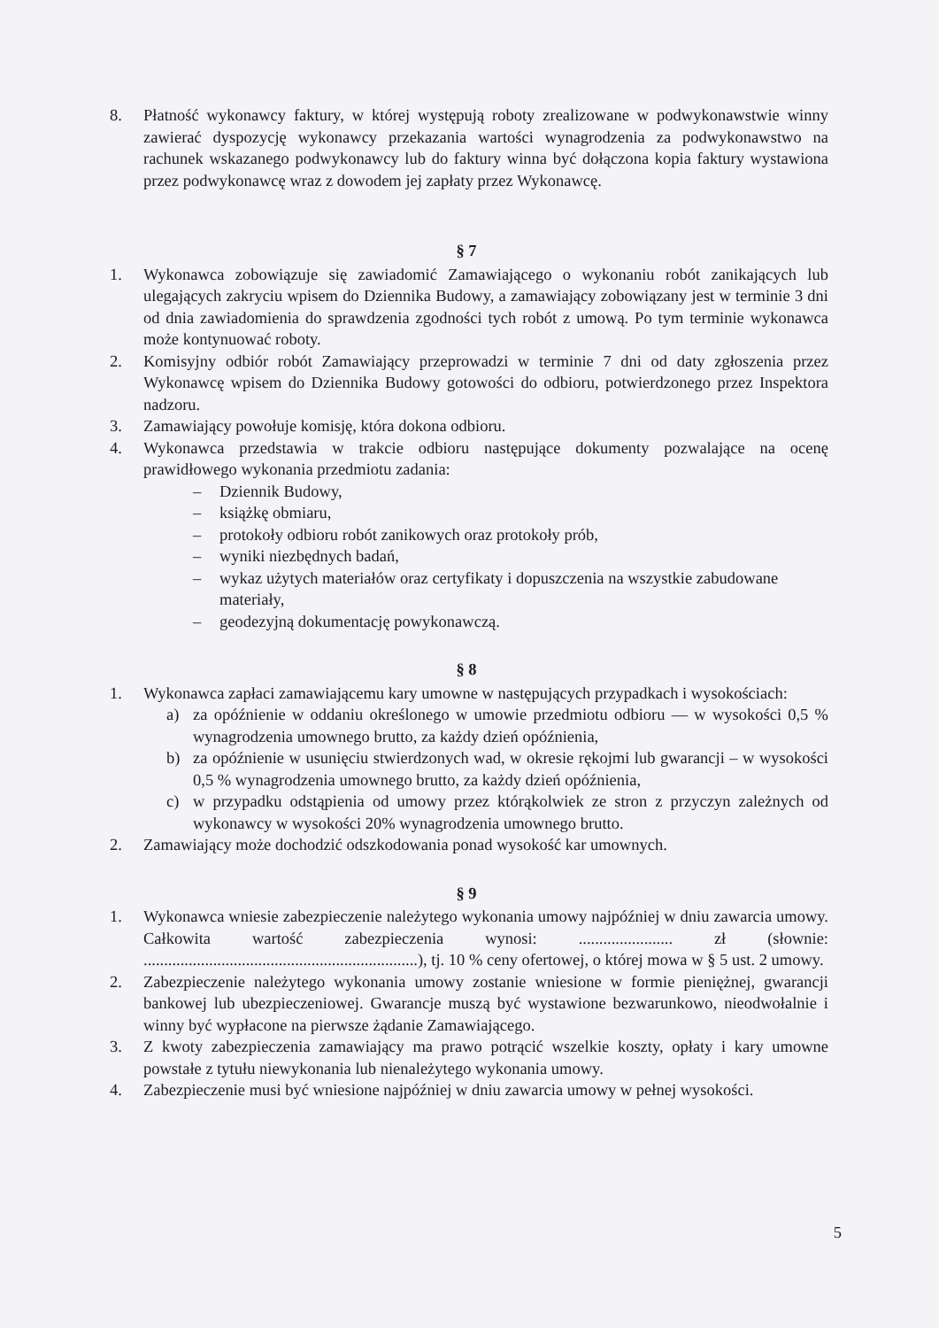8. Płatność wykonawcy faktury, w której występują roboty zrealizowane w podwykonawstwie winny zawierać dyspozycję wykonawcy przekazania wartości wynagrodzenia za podwykonawstwo na rachunek wskazanego podwykonawcy lub do faktury winna być dołączona kopia faktury wystawiona przez podwykonawcę wraz z dowodem jej zapłaty przez Wykonawcę.
§ 7
1. Wykonawca zobowiązuje się zawiadomić Zamawiającego o wykonaniu robót zanikających lub ulegających zakryciu wpisem do Dziennika Budowy, a zamawiający zobowiązany jest w terminie 3 dni od dnia zawiadomienia do sprawdzenia zgodności tych robót z umową. Po tym terminie wykonawca może kontynuować roboty.
2. Komisyjny odbiór robót Zamawiający przeprowadzi w terminie 7 dni od daty zgłoszenia przez Wykonawcę wpisem do Dziennika Budowy gotowości do odbioru, potwierdzonego przez Inspektora nadzoru.
3. Zamawiający powołuje komisję, która dokona odbioru.
4. Wykonawca przedstawia w trakcie odbioru następujące dokumenty pozwalające na ocenę prawidłowego wykonania przedmiotu zadania:
– Dziennik Budowy,
– książkę obmiaru,
– protokoły odbioru robót zanikowych oraz protokoły prób,
– wyniki niezbędnych badań,
– wykaz użytych materiałów oraz certyfikaty i dopuszczenia na wszystkie zabudowane materiały,
– geodezyjną dokumentację powykonawczą.
§ 8
1. Wykonawca zapłaci zamawiającemu kary umowne w następujących przypadkach i wysokościach:
a) za opóźnienie w oddaniu określonego w umowie przedmiotu odbioru — w wysokości 0,5 % wynagrodzenia umownego brutto, za każdy dzień opóźnienia,
b) za opóźnienie w usunięciu stwierdzonych wad, w okresie rękojmi lub gwarancji – w wysokości 0,5 % wynagrodzenia umownego brutto, za każdy dzień opóźnienia,
c) w przypadku odstąpienia od umowy przez którąkolwiek ze stron z przyczyn zależnych od wykonawcy w wysokości 20% wynagrodzenia umownego brutto.
2. Zamawiający może dochodzić odszkodowania ponad wysokość kar umownych.
§ 9
1. Wykonawca wniesie zabezpieczenie należytego wykonania umowy najpóźniej w dniu zawarcia umowy. Całkowita wartość zabezpieczenia wynosi: ....................... zł (słownie: ...................................................................), tj. 10 % ceny ofertowej, o której mowa w § 5 ust. 2 umowy.
2. Zabezpieczenie należytego wykonania umowy zostanie wniesione w formie pieniężnej, gwarancji bankowej lub ubezpieczeniowej. Gwarancje muszą być wystawione bezwarunkowo, nieodwołalnie i winny być wypłacone na pierwsze żądanie Zamawiającego.
3. Z kwoty zabezpieczenia zamawiający ma prawo potrącić wszelkie koszty, opłaty i kary umowne powstałe z tytułu niewykonania lub nienależytego wykonania umowy.
4. Zabezpieczenie musi być wniesione najpóźniej w dniu zawarcia umowy w pełnej wysokości.
5